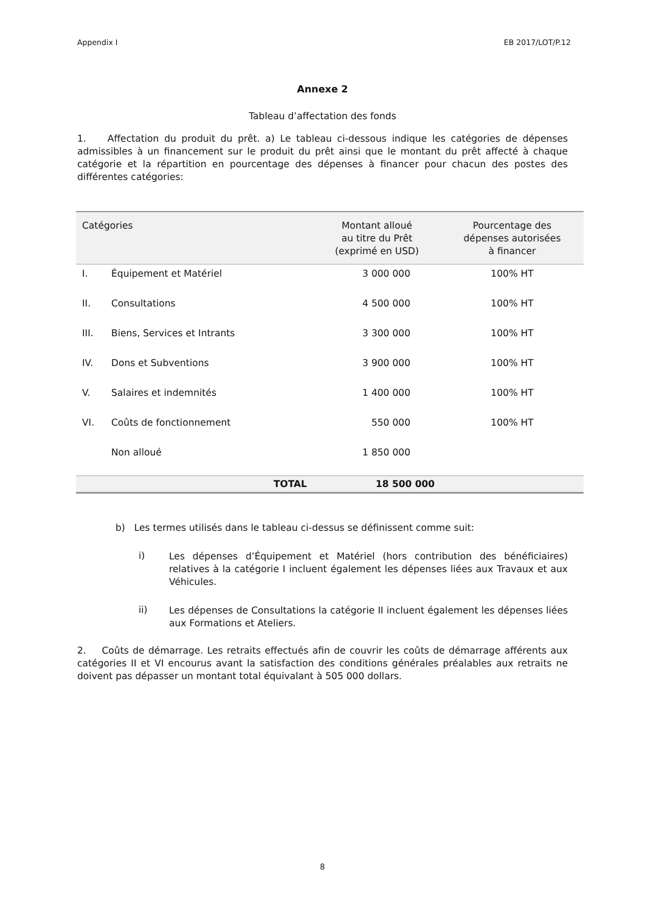Appendix I EB 2017/LOT/P.12
Annexe 2
Tableau d’affectation des fonds
1. Affectation du produit du prêt. a) Le tableau ci-dessous indique les catégories de dépenses admissibles à un financement sur le produit du prêt ainsi que le montant du prêt affecté à chaque catégorie et la répartition en pourcentage des dépenses à financer pour chacun des postes des différentes catégories:
| Catégories | | Montant alloué au titre du Prêt (exprimé en USD) | Pourcentage des dépenses autorisées à financer |
| --- | --- | --- | --- |
| I. | Équipement et Matériel | 3 000 000 | 100% HT |
| II. | Consultations | 4 500 000 | 100% HT |
| III. | Biens, Services et Intrants | 3 300 000 | 100% HT |
| IV. | Dons et Subventions | 3 900 000 | 100% HT |
| V. | Salaires et indemnités | 1 400 000 | 100% HT |
| VI. | Coûts de fonctionnement | 550 000 | 100% HT |
| | Non alloué | 1 850 000 | |
| | TOTAL | 18 500 000 | |
b) Les termes utilisés dans le tableau ci-dessus se définissent comme suit:
i)
Les dépenses d’Équipement et Matériel (hors contribution des bénéficiaires) relatives à la catégorie I incluent également les dépenses liées aux Travaux et aux Véhicules.
ii)
Les dépenses de Consultations la catégorie II incluent également les dépenses liées aux Formations et Ateliers.
2. Coûts de démarrage. Les retraits effectués afin de couvrir les coûts de démarrage afférents aux catégories II et VI encourus avant la satisfaction des conditions générales préalables aux retraits ne doivent pas dépasser un montant total équivalant à 505 000 dollars.
8